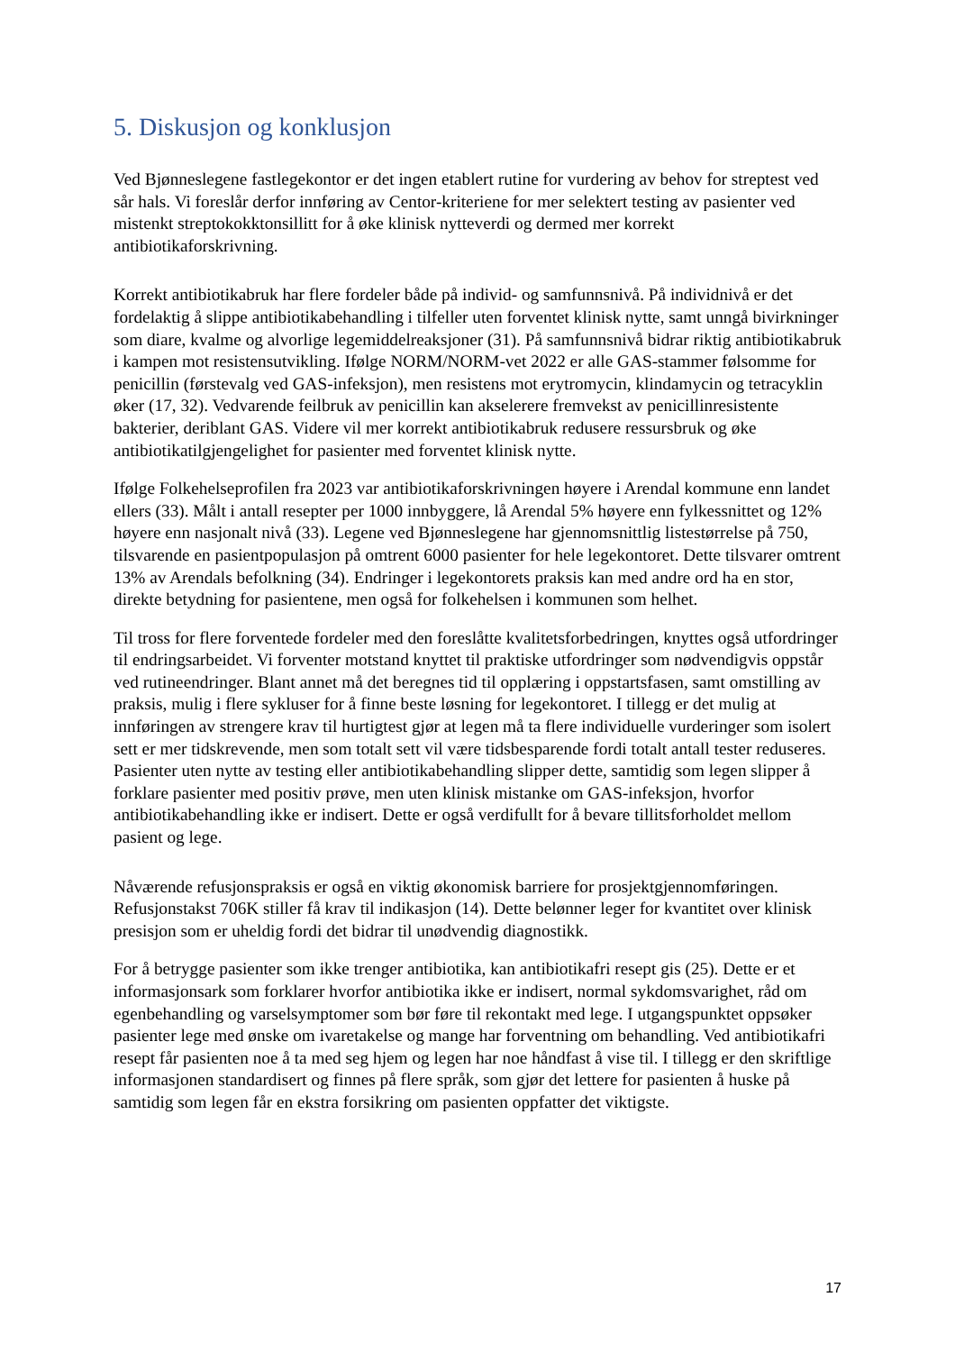5. Diskusjon og konklusjon
Ved Bjønneslegene fastlegekontor er det ingen etablert rutine for vurdering av behov for streptest ved sår hals. Vi foreslår derfor innføring av Centor-kriteriene for mer selektert testing av pasienter ved mistenkt streptokokktonsillitt for å øke klinisk nytteverdi og dermed mer korrekt antibiotikaforskrivning.
Korrekt antibiotikabruk har flere fordeler både på individ- og samfunnsnivå. På individnivå er det fordelaktig å slippe antibiotikabehandling i tilfeller uten forventet klinisk nytte, samt unngå bivirkninger som diare, kvalme og alvorlige legemiddelreaksjoner (31). På samfunnsnivå bidrar riktig antibiotikabruk i kampen mot resistensutvikling. Ifølge NORM/NORM-vet 2022 er alle GAS-stammer følsomme for penicillin (førstevalg ved GAS-infeksjon), men resistens mot erytromycin, klindamycin og tetracyklin øker (17, 32). Vedvarende feilbruk av penicillin kan akselerere fremvekst av penicillinresistente bakterier, deriblant GAS. Videre vil mer korrekt antibiotikabruk redusere ressursbruk og øke antibiotikatilgjengelighet for pasienter med forventet klinisk nytte.
Ifølge Folkehelseprofilen fra 2023 var antibiotikaforskrivningen høyere i Arendal kommune enn landet ellers (33). Målt i antall resepter per 1000 innbyggere, lå Arendal 5% høyere enn fylkessnittet og 12% høyere enn nasjonalt nivå (33). Legene ved Bjønneslegene har gjennomsnittlig listestørrelse på 750, tilsvarende en pasientpopulasjon på omtrent 6000 pasienter for hele legekontoret. Dette tilsvarer omtrent 13% av Arendals befolkning (34). Endringer i legekontorets praksis kan med andre ord ha en stor, direkte betydning for pasientene, men også for folkehelsen i kommunen som helhet.
Til tross for flere forventede fordeler med den foreslåtte kvalitetsforbedringen, knyttes også utfordringer til endringsarbeidet. Vi forventer motstand knyttet til praktiske utfordringer som nødvendigvis oppstår ved rutineendringer. Blant annet må det beregnes tid til opplæring i oppstartsfasen, samt omstilling av praksis, mulig i flere sykluser for å finne beste løsning for legekontoret. I tillegg er det mulig at innføringen av strengere krav til hurtigtest gjør at legen må ta flere individuelle vurderinger som isolert sett er mer tidskrevende, men som totalt sett vil være tidsbesparende fordi totalt antall tester reduseres. Pasienter uten nytte av testing eller antibiotikabehandling slipper dette, samtidig som legen slipper å forklare pasienter med positiv prøve, men uten klinisk mistanke om GAS-infeksjon, hvorfor antibiotikabehandling ikke er indisert. Dette er også verdifullt for å bevare tillitsforholdet mellom pasient og lege.
Nåværende refusjonspraksis er også en viktig økonomisk barriere for prosjektgjennomføringen. Refusjonstakst 706K stiller få krav til indikasjon (14). Dette belønner leger for kvantitet over klinisk presisjon som er uheldig fordi det bidrar til unødvendig diagnostikk.
For å betrygge pasienter som ikke trenger antibiotika, kan antibiotikafri resept gis (25). Dette er et informasjonsark som forklarer hvorfor antibiotika ikke er indisert, normal sykdomsvarighet, råd om egenbehandling og varselsymptomer som bør føre til rekontakt med lege. I utgangspunktet oppsøker pasienter lege med ønske om ivaretakelse og mange har forventning om behandling. Ved antibiotikafri resept får pasienten noe å ta med seg hjem og legen har noe håndfast å vise til. I tillegg er den skriftlige informasjonen standardisert og finnes på flere språk, som gjør det lettere for pasienten å huske på samtidig som legen får en ekstra forsikring om pasienten oppfatter det viktigste.
17